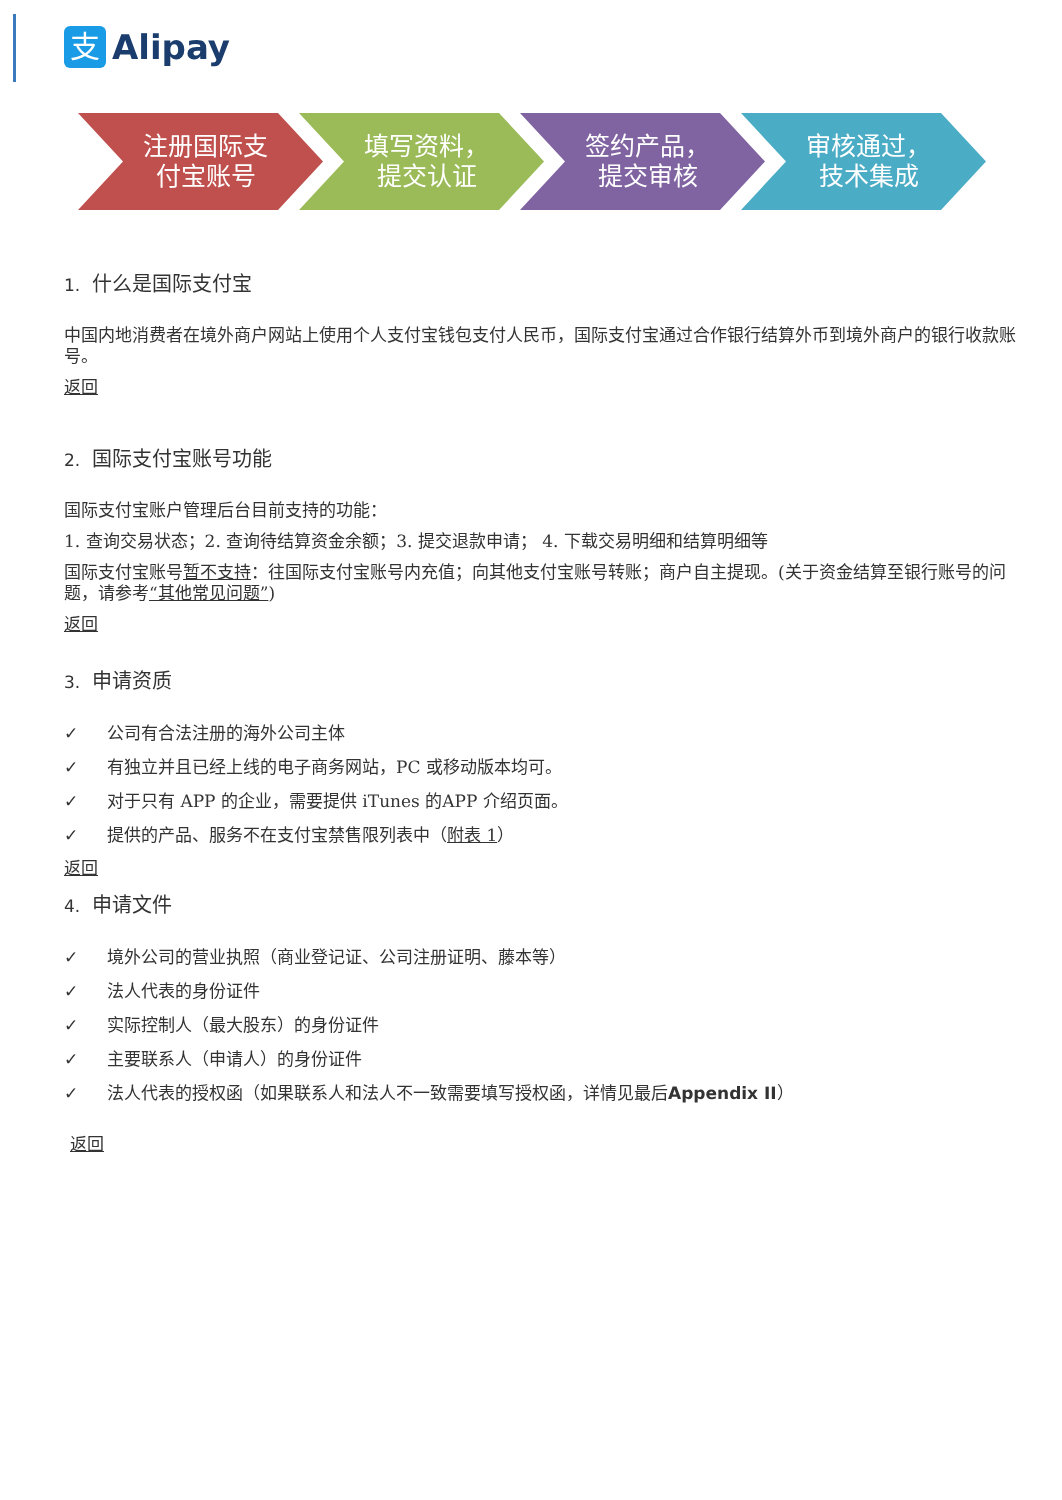支
Alipay
注册国际支
付宝账号
填写资料，
提交认证
签约产品，
提交审核
审核通过，
技术集成
1. 什么是国际支付宝
中国内地消费者在境外商户网站上使用个人支付宝钱包支付人民币，国际支付宝通过合作银行结算外币到境外商户的银行收款账号。
返回
2. 国际支付宝账号功能
国际支付宝账户管理后台目前支持的功能：
1. 查询交易状态；2. 查询待结算资金余额；3. 提交退款申请； 4. 下载交易明细和结算明细等
国际支付宝账号暂不支持：往国际支付宝账号内充值；向其他支付宝账号转账；商户自主提现。(关于资金结算至银行账号的问题，请参考“其他常见问题”)
返回
3. 申请资质
✓ 公司有合法注册的海外公司主体
✓ 有独立并且已经上线的电子商务网站，PC 或移动版本均可。
✓ 对于只有 APP 的企业，需要提供 iTunes 的APP 介绍页面。
✓ 提供的产品、服务不在支付宝禁售限列表中（附表 1）
返回
4. 申请文件
✓ 境外公司的营业执照（商业登记证、公司注册证明、藤本等）
✓ 法人代表的身份证件
✓ 实际控制人（最大股东）的身份证件
✓ 主要联系人（申请人）的身份证件
✓ 法人代表的授权函（如果联系人和法人不一致需要填写授权函，详情见最后Appendix II）
返回